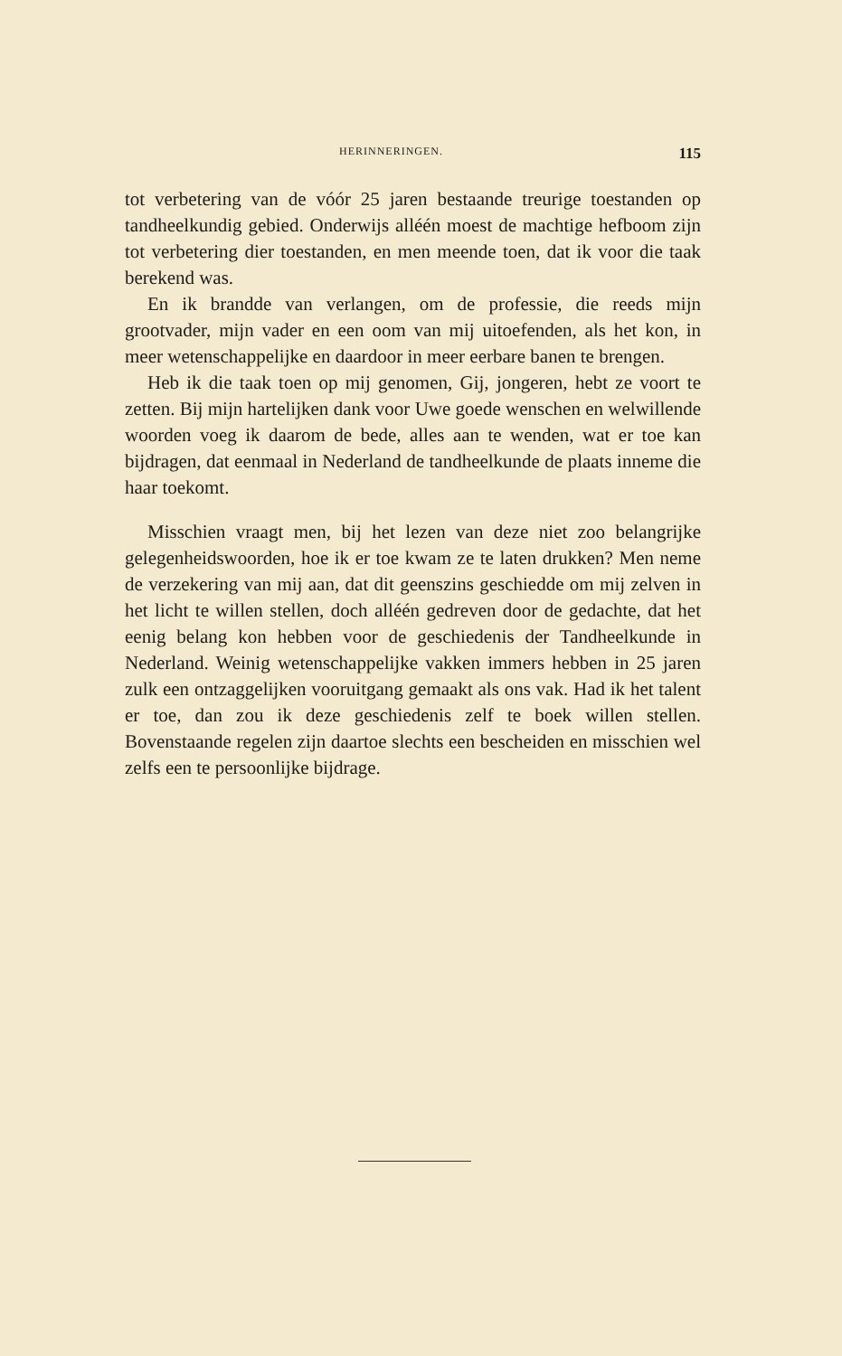HERINNERINGEN. 115
tot verbetering van de vóór 25 jaren bestaande treurige toestanden op tandheelkundig gebied. Onderwijs alléén moest de machtige hefboom zijn tot verbetering dier toestanden, en men meende toen, dat ik voor die taak berekend was.
En ik brandde van verlangen, om de professie, die reeds mijn grootvader, mijn vader en een oom van mij uitoefenden, als het kon, in meer wetenschappelijke en daardoor in meer eerbare banen te brengen.
Heb ik die taak toen op mij genomen, Gij, jongeren, hebt ze voort te zetten. Bij mijn hartelijken dank voor Uwe goede wenschen en welwillende woorden voeg ik daarom de bede, alles aan te wenden, wat er toe kan bijdragen, dat eenmaal in Nederland de tandheelkunde de plaats inneme die haar toekomt.
Misschien vraagt men, bij het lezen van deze niet zoo belangrijke gelegenheidswoorden, hoe ik er toe kwam ze te laten drukken? Men neme de verzekering van mij aan, dat dit geenszins geschiedde om mij zelven in het licht te willen stellen, doch alléén gedreven door de gedachte, dat het eenig belang kon hebben voor de geschiedenis der Tandheelkunde in Nederland. Weinig wetenschappelijke vakken immers hebben in 25 jaren zulk een ontzaggelijken vooruitgang gemaakt als ons vak. Had ik het talent er toe, dan zou ik deze geschiedenis zelf te boek willen stellen. Bovenstaande regelen zijn daartoe slechts een bescheiden en misschien wel zelfs een te persoonlijke bijdrage.